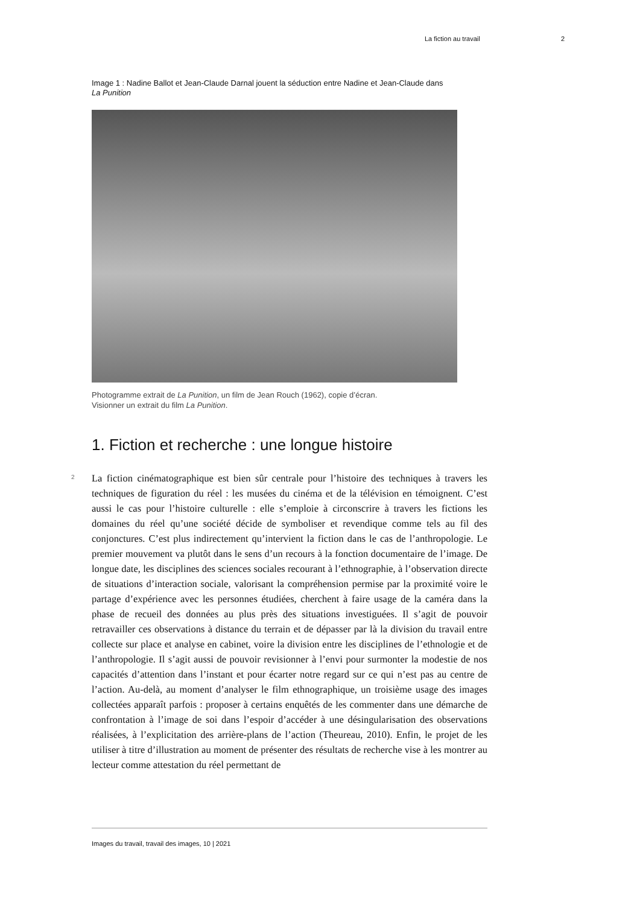La fiction au travail 2
Image 1 : Nadine Ballot et Jean-Claude Darnal jouent la séduction entre Nadine et Jean-Claude dans La Punition
Photogramme extrait de La Punition, un film de Jean Rouch (1962), copie d’écran.
Visionner un extrait du film La Punition.
1. Fiction et recherche : une longue histoire
2
La fiction cinématographique est bien sûr centrale pour l’histoire des techniques à travers les techniques de figuration du réel : les musées du cinéma et de la télévision en témoignent. C’est aussi le cas pour l’histoire culturelle : elle s’emploie à circonscrire à travers les fictions les domaines du réel qu’une société décide de symboliser et revendique comme tels au fil des conjonctures. C’est plus indirectement qu’intervient la fiction dans le cas de l’anthropologie. Le premier mouvement va plutôt dans le sens d’un recours à la fonction documentaire de l’image. De longue date, les disciplines des sciences sociales recourant à l’ethnographie, à l’observation directe de situations d’interaction sociale, valorisant la compréhension permise par la proximité voire le partage d’expérience avec les personnes étudiées, cherchent à faire usage de la caméra dans la phase de recueil des données au plus près des situations investiguées. Il s’agit de pouvoir retravailler ces observations à distance du terrain et de dépasser par là la division du travail entre collecte sur place et analyse en cabinet, voire la division entre les disciplines de l’ethnologie et de l’anthropologie. Il s’agit aussi de pouvoir revisionner à l’envi pour surmonter la modestie de nos capacités d’attention dans l’instant et pour écarter notre regard sur ce qui n’est pas au centre de l’action. Au-delà, au moment d’analyser le film ethnographique, un troisième usage des images collectées apparaît parfois : proposer à certains enquêtés de les commenter dans une démarche de confrontation à l’image de soi dans l’espoir d’accéder à une désingularisation des observations réalisées, à l’explicitation des arrière-plans de l’action (Theureau, 2010). Enfin, le projet de les utiliser à titre d’illustration au moment de présenter des résultats de recherche vise à les montrer au lecteur comme attestation du réel permettant de
Images du travail, travail des images, 10 | 2021